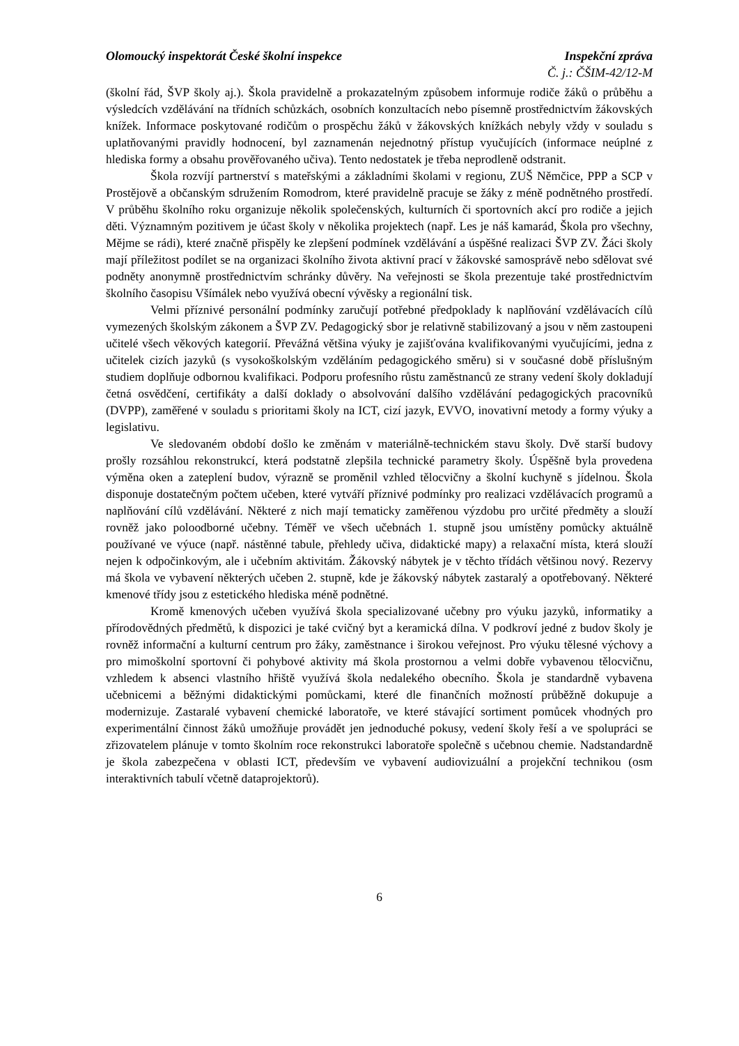Olomoucký inspektorát České školní inspekce Inspekční zpráva
Č. j.: ČŠIM-42/12-M
(školní řád, ŠVP školy aj.). Škola pravidelně a prokazatelným způsobem informuje rodiče žáků o průběhu a výsledcích vzdělávání na třídních schůzkách, osobních konzultacích nebo písemně prostřednictvím žákovských knížek. Informace poskytované rodičům o prospěchu žáků v žákovských knížkách nebyly vždy v souladu s uplatňovanými pravidly hodnocení, byl zaznamenán nejednotný přístup vyučujících (informace neúplné z hlediska formy a obsahu prověřovaného učiva). Tento nedostatek je třeba neprodleně odstranit.
Škola rozvíjí partnerství s mateřskými a základními školami v regionu, ZUŠ Němčice, PPP a SCP v Prostějově a občanským sdružením Romodrom, které pravidelně pracuje se žáky z méně podnětného prostředí. V průběhu školního roku organizuje několik společenských, kulturních či sportovních akcí pro rodiče a jejich děti. Významným pozitivem je účast školy v několika projektech (např. Les je náš kamarád, Škola pro všechny, Mějme se rádi), které značně přispěly ke zlepšení podmínek vzdělávání a úspěšné realizaci ŠVP ZV. Žáci školy mají příležitost podílet se na organizaci školního života aktivní prací v žákovské samosprávě nebo sdělovat své podněty anonymně prostřednictvím schránky důvěry. Na veřejnosti se škola prezentuje také prostřednictvím školního časopisu Všímálek nebo využívá obecní vývěsky a regionální tisk.
Velmi příznivé personální podmínky zaručují potřebné předpoklady k naplňování vzdělávacích cílů vymezených školským zákonem a ŠVP ZV. Pedagogický sbor je relativně stabilizovaný a jsou v něm zastoupeni učitelé všech věkových kategorií. Převážná většina výuky je zajišťována kvalifikovanými vyučujícími, jedna z učitelek cizích jazyků (s vysokoškolským vzděláním pedagogického směru) si v současné době příslušným studiem doplňuje odbornou kvalifikaci. Podporu profesního růstu zaměstnanců ze strany vedení školy dokladují četná osvědčení, certifikáty a další doklady o absolvování dalšího vzdělávání pedagogických pracovníků (DVPP), zaměřené v souladu s prioritami školy na ICT, cizí jazyk, EVVO, inovativní metody a formy výuky a legislativu.
Ve sledovaném období došlo ke změnám v materiálně-technickém stavu školy. Dvě starší budovy prošly rozsáhlou rekonstrukcí, která podstatně zlepšila technické parametry školy. Úspěšně byla provedena výměna oken a zateplení budov, výrazně se proměnil vzhled tělocvičny a školní kuchyně s jídelnou. Škola disponuje dostatečným počtem učeben, které vytváří příznivé podmínky pro realizaci vzdělávacích programů a naplňování cílů vzdělávání. Některé z nich mají tematicky zaměřenou výzdobu pro určité předměty a slouží rovněž jako poloodborné učebny. Téměř ve všech učebnách 1. stupně jsou umístěny pomůcky aktuálně používané ve výuce (např. nástěnné tabule, přehledy učiva, didaktické mapy) a relaxační místa, která slouží nejen k odpočinkovým, ale i učebním aktivitám. Žákovský nábytek je v těchto třídách většinou nový. Rezervy má škola ve vybavení některých učeben 2. stupně, kde je žákovský nábytek zastaralý a opotřebovaný. Některé kmenové třídy jsou z estetického hlediska méně podnětné.
Kromě kmenových učeben využívá škola specializované učebny pro výuku jazyků, informatiky a přírodovědných předmětů, k dispozici je také cvičný byt a keramická dílna. V podkroví jedné z budov školy je rovněž informační a kulturní centrum pro žáky, zaměstnance i širokou veřejnost. Pro výuku tělesné výchovy a pro mimoškolní sportovní či pohybové aktivity má škola prostornou a velmi dobře vybavenou tělocvičnu, vzhledem k absenci vlastního hřiště využívá škola nedalekého obecního. Škola je standardně vybavena učebnicemi a běžnými didaktickými pomůckami, které dle finančních možností průběžně dokupuje a modernizuje. Zastaralé vybavení chemické laboratoře, ve které stávající sortiment pomůcek vhodných pro experimentální činnost žáků umožňuje provádět jen jednoduché pokusy, vedení školy řeší a ve spolupráci se zřizovatelem plánuje v tomto školním roce rekonstrukci laboratoře společně s učebnou chemie. Nadstandardně je škola zabezpečena v oblasti ICT, především ve vybavení audiovizuální a projekční technikou (osm interaktivních tabulí včetně dataprojektorů).
6